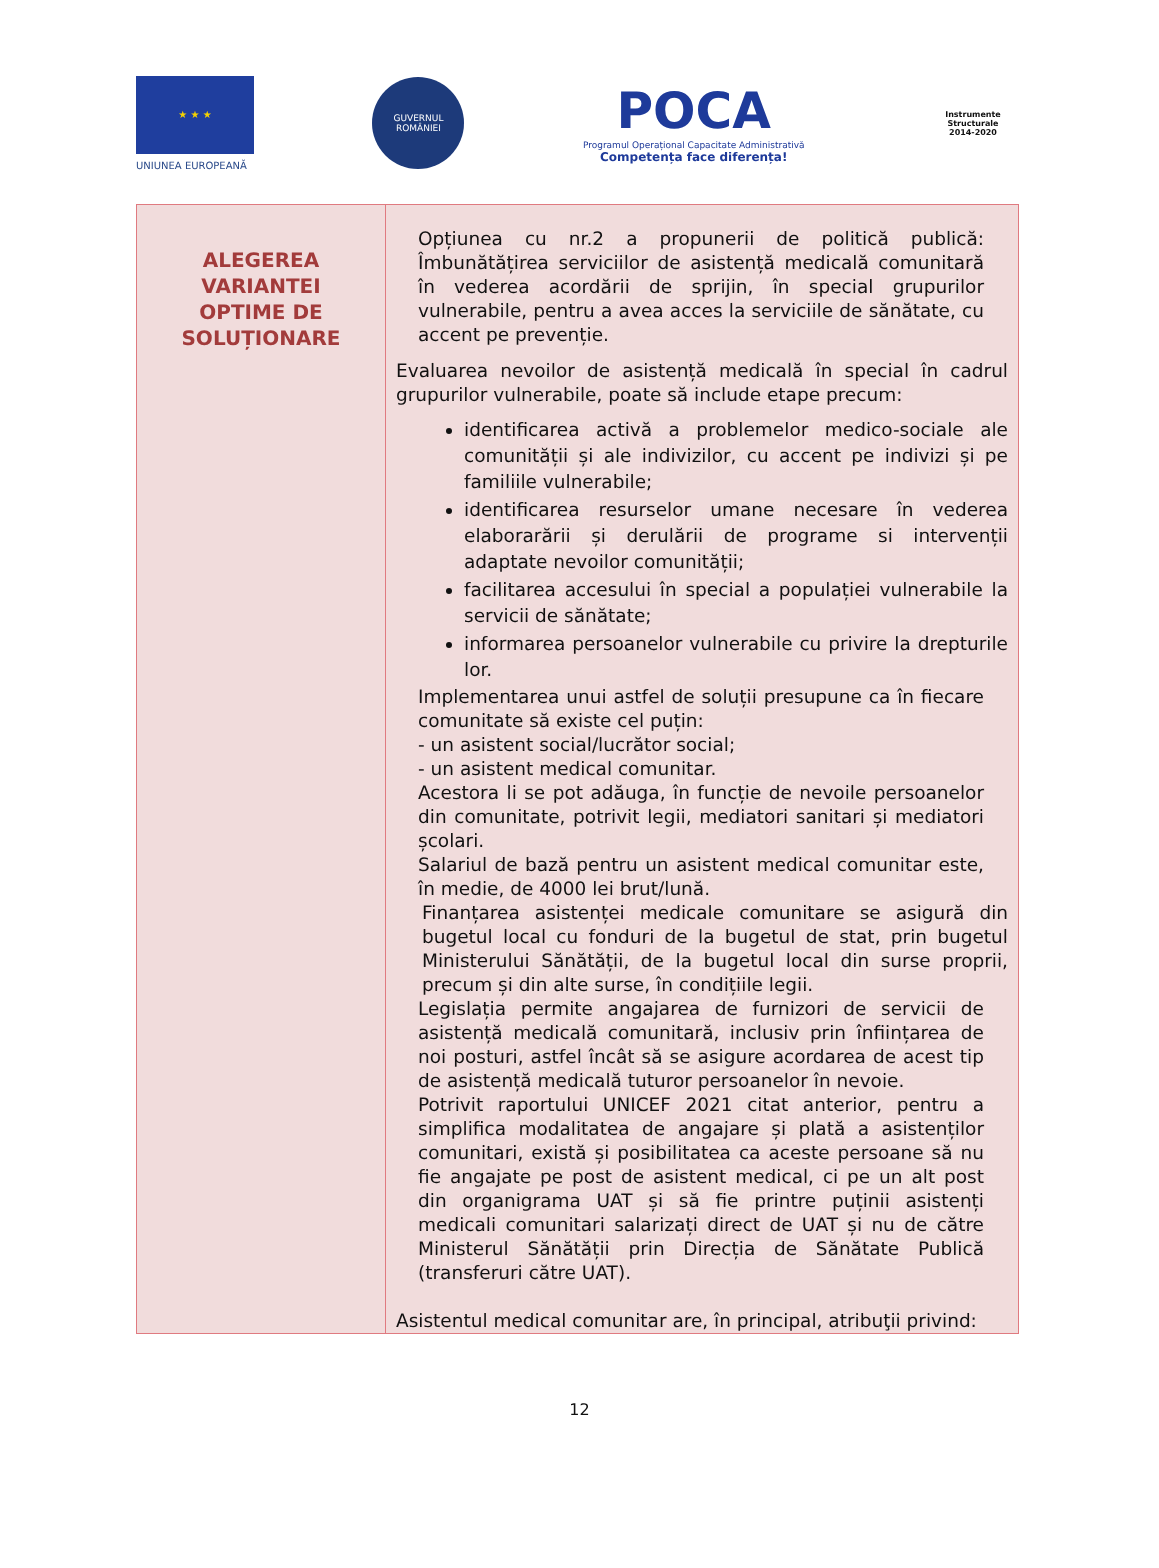★ ★ ★
UNIUNEA EUROPEANĂ
GUVERNUL ROMÂNIEI
POCA
Programul Operațional Capacitate Administrativă
Competența face diferența!
Instrumente Structurale
2014-2020
| ALEGEREA VARIANTEI OPTIME DE SOLUȚIONARE | Opțiunea cu nr.2 a propunerii de politică publică: Îmbunătățirea serviciilor de asistență medicală comunitară în vederea acordării de sprijin, în special grupurilor vulnerabile, pentru a avea acces la serviciile de sănătate, cu accent pe prevenție. Evaluarea nevoilor de asistență medicală în special în cadrul grupurilor vulnerabile, poate să include etape precum: identificarea activă a problemelor medico-sociale ale comunității și ale indivizilor, cu accent pe indivizi și pe familiile vulnerabile; identificarea resurselor umane necesare în vederea elaborarării și derulării de programe si intervenții adaptate nevoilor comunității; facilitarea accesului în special a populației vulnerabile la servicii de sănătate; informarea persoanelor vulnerabile cu privire la drepturile lor. Implementarea unui astfel de soluții presupune ca în fiecare comunitate să existe cel puțin: - un asistent social/lucrător social; - un asistent medical comunitar. Acestora li se pot adăuga, în funcție de nevoile persoanelor din comunitate, potrivit legii, mediatori sanitari și mediatori școlari. Salariul de bază pentru un asistent medical comunitar este, în medie, de 4000 lei brut/lună. Finanțarea asistenței medicale comunitare se asigură din bugetul local cu fonduri de la bugetul de stat, prin bugetul Ministerului Sănătății, de la bugetul local din surse proprii, precum și din alte surse, în condițiile legii. Legislația permite angajarea de furnizori de servicii de asistență medicală comunitară, inclusiv prin înființarea de noi posturi, astfel încât să se asigure acordarea de acest tip de asistență medicală tuturor persoanelor în nevoie. Potrivit raportului UNICEF 2021 citat anterior, pentru a simplifica modalitatea de angajare și plată a asistenților comunitari, există și posibilitatea ca aceste persoane să nu fie angajate pe post de asistent medical, ci pe un alt post din organigrama UAT și să fie printre puținii asistenți medicali comunitari salarizați direct de UAT și nu de către Ministerul Sănătății prin Direcția de Sănătate Publică (transferuri către UAT). Asistentul medical comunitar are, în principal, atribuţii privind: |
12